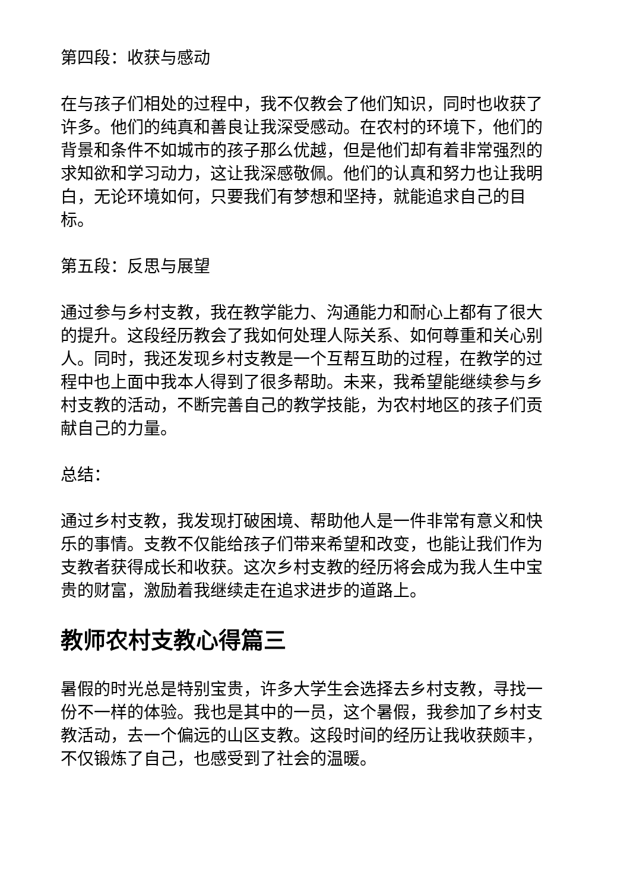第四段：收获与感动
在与孩子们相处的过程中，我不仅教会了他们知识，同时也收获了许多。他们的纯真和善良让我深受感动。在农村的环境下，他们的背景和条件不如城市的孩子那么优越，但是他们却有着非常强烈的求知欲和学习动力，这让我深感敬佩。他们的认真和努力也让我明白，无论环境如何，只要我们有梦想和坚持，就能追求自己的目标。
第五段：反思与展望
通过参与乡村支教，我在教学能力、沟通能力和耐心上都有了很大的提升。这段经历教会了我如何处理人际关系、如何尊重和关心别人。同时，我还发现乡村支教是一个互帮互助的过程，在教学的过程中也上面中我本人得到了很多帮助。未来，我希望能继续参与乡村支教的活动，不断完善自己的教学技能，为农村地区的孩子们贡献自己的力量。
总结：
通过乡村支教，我发现打破困境、帮助他人是一件非常有意义和快乐的事情。支教不仅能给孩子们带来希望和改变，也能让我们作为支教者获得成长和收获。这次乡村支教的经历将会成为我人生中宝贵的财富，激励着我继续走在追求进步的道路上。
教师农村支教心得篇三
暑假的时光总是特别宝贵，许多大学生会选择去乡村支教，寻找一份不一样的体验。我也是其中的一员，这个暑假，我参加了乡村支教活动，去一个偏远的山区支教。这段时间的经历让我收获颇丰，不仅锻炼了自己，也感受到了社会的温暖。